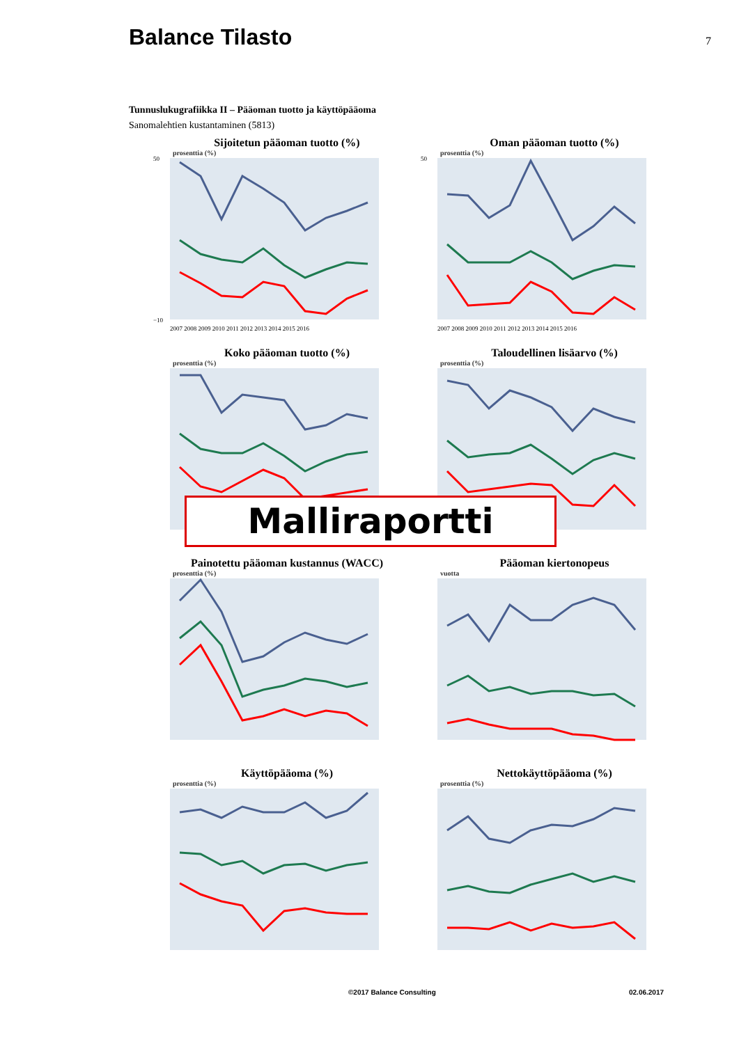Balance Tilasto
7
Tunnuslukugrafiikka II – Pääoman tuotto ja käyttöpääoma
Sanomalehtien kustantaminen (5813)
Sijoitetun pääoman tuotto (%)
prosenttia (%)
50
−10
2007 2008 2009 2010 2011 2012 2013 2014 2015 2016
Oman pääoman tuotto (%)
prosenttia (%)
50
2007 2008 2009 2010 2011 2012 2013 2014 2015 2016
Koko pääoman tuotto (%)
prosenttia (%)
Taloudellinen lisäarvo (%)
prosenttia (%)
Painotettu pääoman kustannus (WACC)
prosenttia (%)
Pääoman kiertonopeus
vuotta
Käyttöpääoma (%)
prosenttia (%)
Nettokäyttöpääoma (%)
prosenttia (%)
Malliraportti
©2017 Balance Consulting 02.06.2017